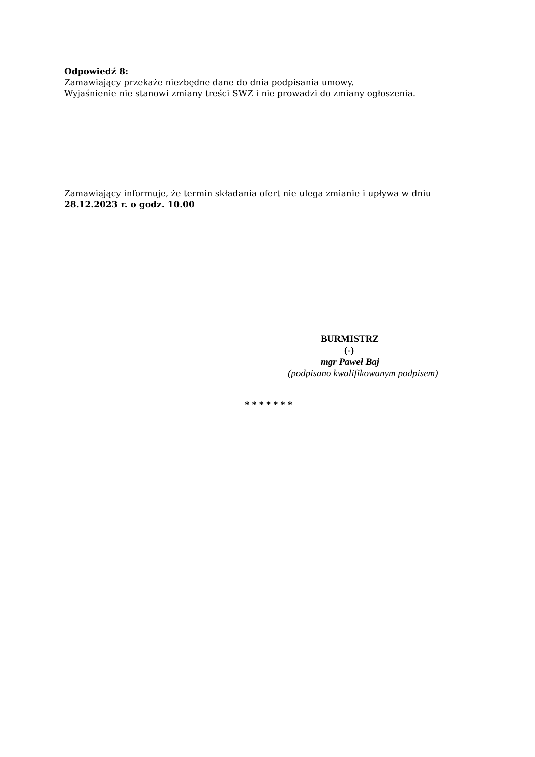Odpowiedź 8:
Zamawiający przekaże niezbędne dane do dnia podpisania umowy.
Wyjaśnienie nie stanowi zmiany treści SWZ i nie prowadzi do zmiany ogłoszenia.
Zamawiający informuje, że termin składania ofert nie ulega zmianie i upływa w dniu
28.12.2023 r. o godz. 10.00
BURMISTRZ
(-)
mgr Paweł Baj
(podpisano kwalifikowanym podpisem)
* * * * * * *